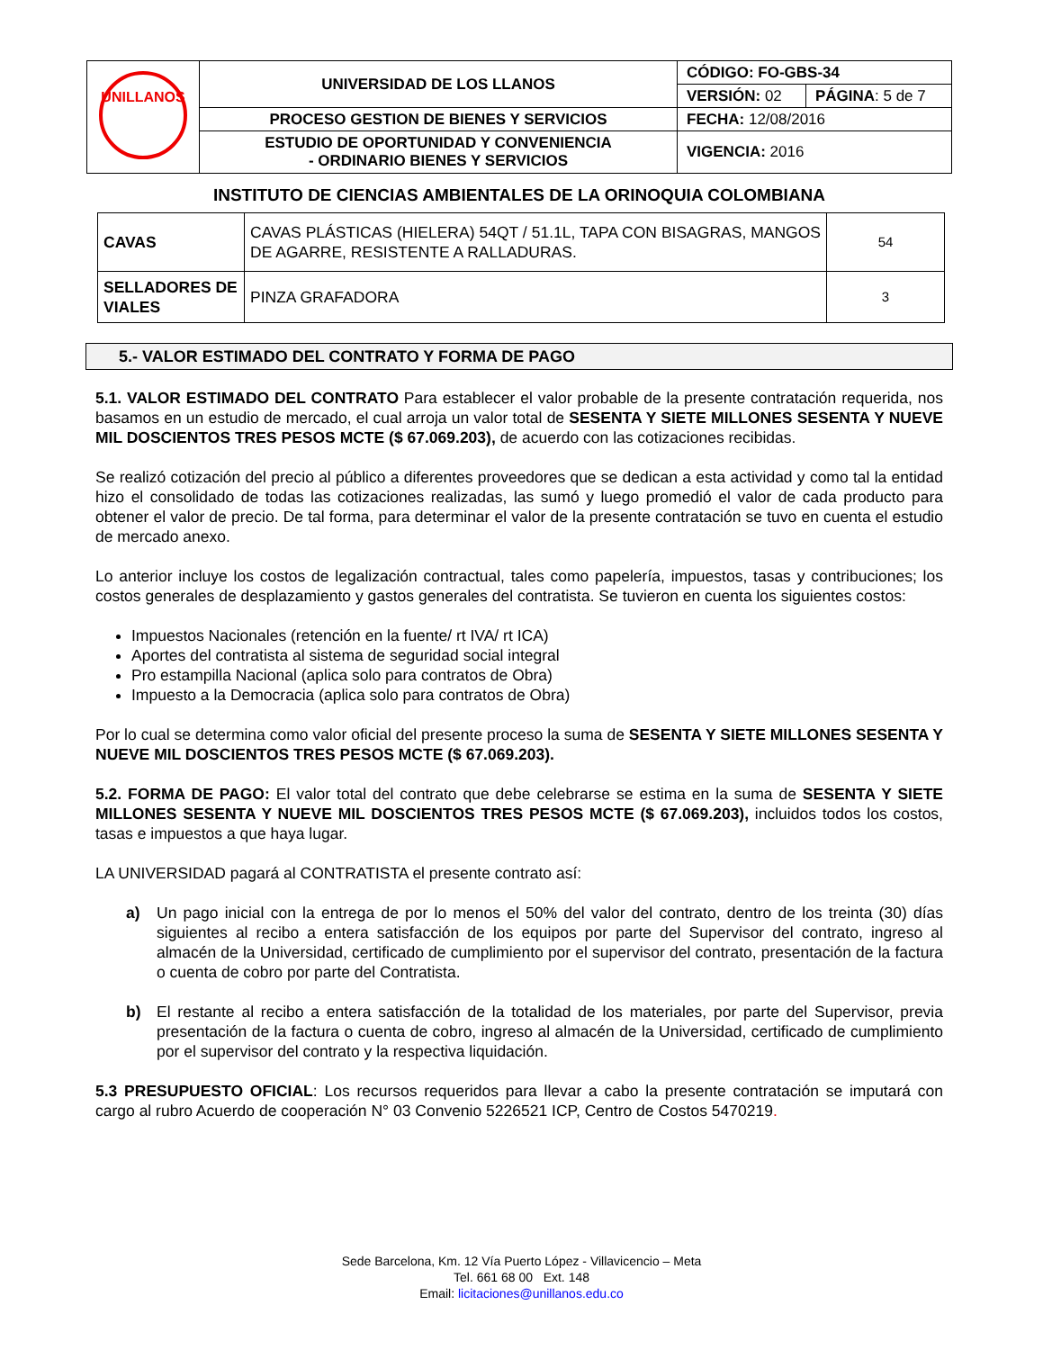| UNILLANOS | UNIVERSIDAD DE LOS LLANOS | CÓDIGO: FO-GBS-34 | |
| | | VERSIÓN: 02 | PÁGINA : 5 de 7 |
| | PROCESO GESTION DE BIENES Y SERVICIOS | FECHA: 12/08/2016 | |
| | ESTUDIO DE OPORTUNIDAD Y CONVENIENCIA - ORDINARIO BIENES Y SERVICIOS | VIGENCIA: 2016 | |
INSTITUTO DE CIENCIAS AMBIENTALES DE LA ORINOQUIA COLOMBIANA
| CAVAS | CAVAS PLÁSTICAS (HIELERA) 54QT / 51.1L, TAPA CON BISAGRAS, MANGOS DE AGARRE, RESISTENTE A RALLADURAS. | 54 |
| SELLADORES DE VIALES | PINZA GRAFADORA | 3 |
5.- VALOR ESTIMADO DEL CONTRATO Y FORMA DE PAGO
5.1. VALOR ESTIMADO DEL CONTRATO Para establecer el valor probable de la presente contratación requerida, nos basamos en un estudio de mercado, el cual arroja un valor total de SESENTA Y SIETE MILLONES SESENTA Y NUEVE MIL DOSCIENTOS TRES PESOS MCTE ($ 67.069.203), de acuerdo con las cotizaciones recibidas.
Se realizó cotización del precio al público a diferentes proveedores que se dedican a esta actividad y como tal la entidad hizo el consolidado de todas las cotizaciones realizadas, las sumó y luego promedió el valor de cada producto para obtener el valor de precio. De tal forma, para determinar el valor de la presente contratación se tuvo en cuenta el estudio de mercado anexo.
Lo anterior incluye los costos de legalización contractual, tales como papelería, impuestos, tasas y contribuciones; los costos generales de desplazamiento y gastos generales del contratista. Se tuvieron en cuenta los siguientes costos:
Impuestos Nacionales (retención en la fuente/ rt IVA/ rt ICA)
Aportes del contratista al sistema de seguridad social integral
Pro estampilla Nacional (aplica solo para contratos de Obra)
Impuesto a la Democracia (aplica solo para contratos de Obra)
Por lo cual se determina como valor oficial del presente proceso la suma de SESENTA Y SIETE MILLONES SESENTA Y NUEVE MIL DOSCIENTOS TRES PESOS MCTE ($ 67.069.203).
5.2. FORMA DE PAGO: El valor total del contrato que debe celebrarse se estima en la suma de SESENTA Y SIETE MILLONES SESENTA Y NUEVE MIL DOSCIENTOS TRES PESOS MCTE ($ 67.069.203), incluidos todos los costos, tasas e impuestos a que haya lugar.
LA UNIVERSIDAD pagará al CONTRATISTA el presente contrato así:
a) Un pago inicial con la entrega de por lo menos el 50% del valor del contrato, dentro de los treinta (30) días siguientes al recibo a entera satisfacción de los equipos por parte del Supervisor del contrato, ingreso al almacén de la Universidad, certificado de cumplimiento por el supervisor del contrato, presentación de la factura o cuenta de cobro por parte del Contratista.
b) El restante al recibo a entera satisfacción de la totalidad de los materiales, por parte del Supervisor, previa presentación de la factura o cuenta de cobro, ingreso al almacén de la Universidad, certificado de cumplimiento por el supervisor del contrato y la respectiva liquidación.
5.3 PRESUPUESTO OFICIAL: Los recursos requeridos para llevar a cabo la presente contratación se imputará con cargo al rubro Acuerdo de cooperación N° 03 Convenio 5226521 ICP, Centro de Costos 5470219.
Sede Barcelona, Km. 12 Vía Puerto López - Villavicencio – Meta
Tel. 661 68 00 Ext. 148
Email: licitaciones@unillanos.edu.co